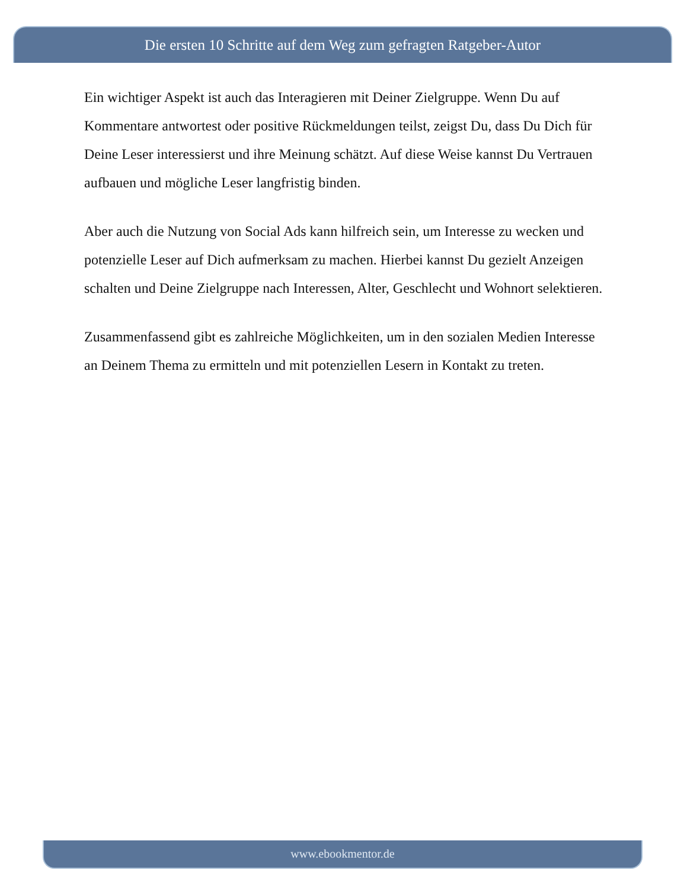Die ersten 10 Schritte auf dem Weg zum gefragten Ratgeber-Autor
Ein wichtiger Aspekt ist auch das Interagieren mit Deiner Zielgruppe. Wenn Du auf Kommentare antwortest oder positive Rückmeldungen teilst, zeigst Du, dass Du Dich für Deine Leser interessierst und ihre Meinung schätzt. Auf diese Weise kannst Du Vertrauen aufbauen und mögliche Leser langfristig binden.
Aber auch die Nutzung von Social Ads kann hilfreich sein, um Interesse zu wecken und potenzielle Leser auf Dich aufmerksam zu machen. Hierbei kannst Du gezielt Anzeigen schalten und Deine Zielgruppe nach Interessen, Alter, Geschlecht und Wohnort selektieren.
Zusammenfassend gibt es zahlreiche Möglichkeiten, um in den sozialen Medien Interesse an Deinem Thema zu ermitteln und mit potenziellen Lesern in Kontakt zu treten.
www.ebookmentor.de